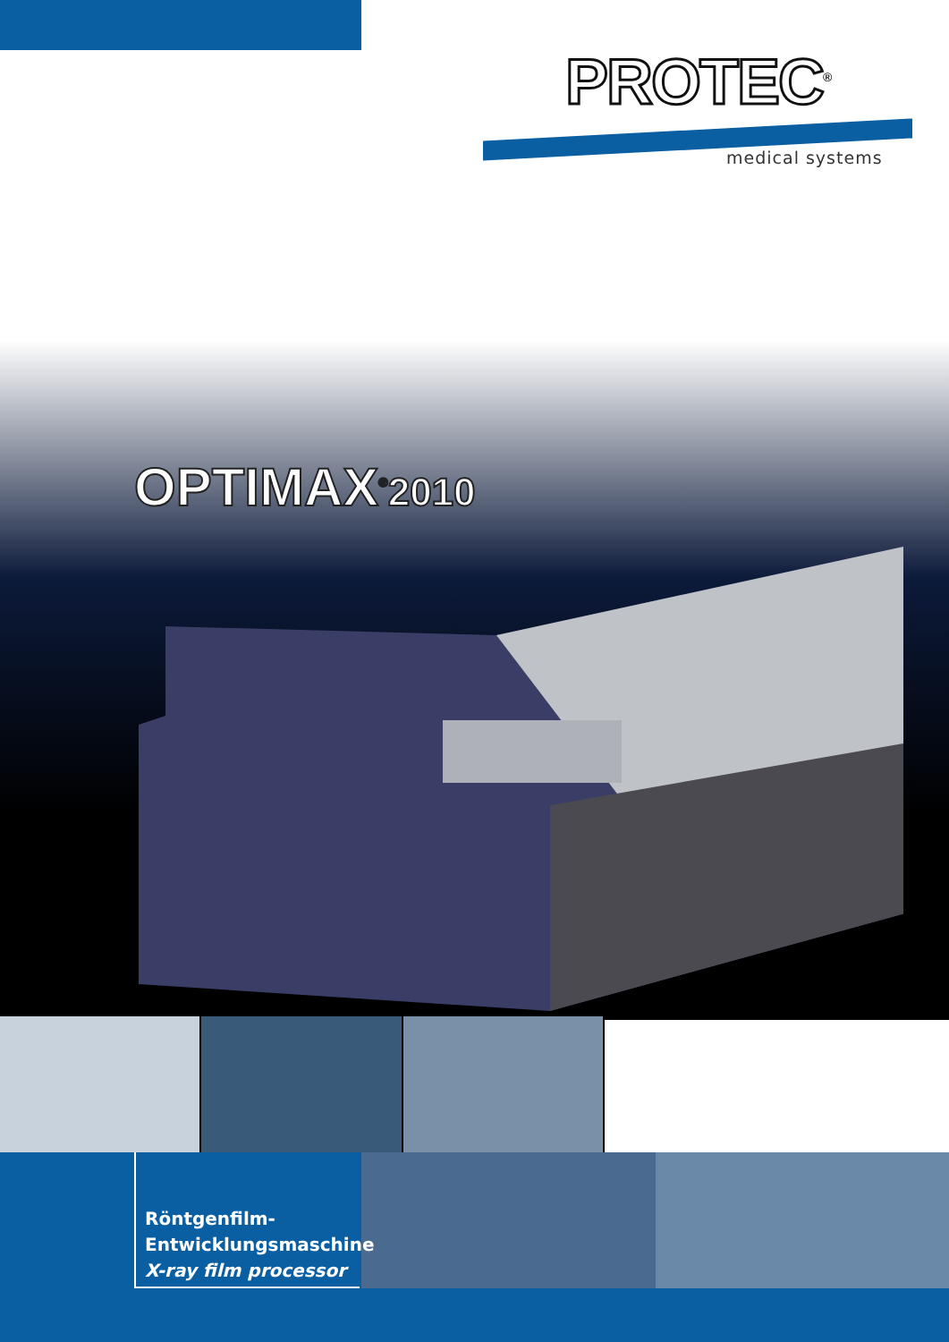PROTEC<sup>®</sup>
medical systems
OPTIMAX<sup>®</sup>2010
Röntgenfilm-
Entwicklungsmaschine
X-ray film processor